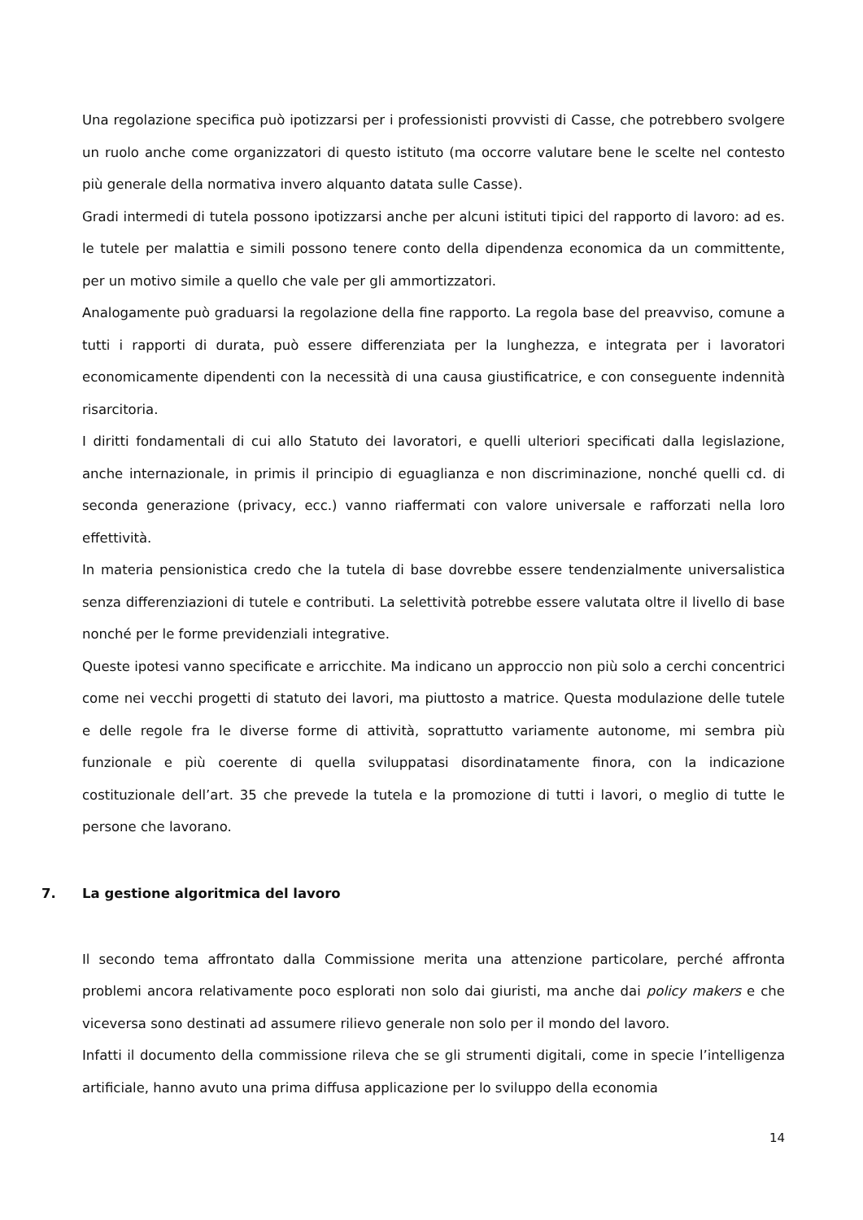Una regolazione specifica può ipotizzarsi per i professionisti provvisti di Casse, che potrebbero svolgere un ruolo anche come organizzatori di questo istituto (ma occorre valutare bene le scelte nel contesto più generale della normativa invero alquanto datata sulle Casse).
Gradi intermedi di tutela possono ipotizzarsi anche per alcuni istituti tipici del rapporto di lavoro: ad es. le tutele per malattia e simili possono tenere conto della dipendenza economica da un committente, per un motivo simile a quello che vale per gli ammortizzatori.
Analogamente può graduarsi la regolazione della fine rapporto. La regola base del preavviso, comune a tutti i rapporti di durata, può essere differenziata per la lunghezza, e integrata per i lavoratori economicamente dipendenti con la necessità di una causa giustificatrice, e con conseguente indennità risarcitoria.
I diritti fondamentali di cui allo Statuto dei lavoratori, e quelli ulteriori specificati dalla legislazione, anche internazionale, in primis il principio di eguaglianza e non discriminazione, nonché quelli cd. di seconda generazione (privacy, ecc.) vanno riaffermati con valore universale e rafforzati nella loro effettività.
In materia pensionistica credo che la tutela di base dovrebbe essere tendenzialmente universalistica senza differenziazioni di tutele e contributi. La selettività potrebbe essere valutata oltre il livello di base nonché per le forme previdenziali integrative.
Queste ipotesi vanno specificate e arricchite. Ma indicano un approccio non più solo a cerchi concentrici come nei vecchi progetti di statuto dei lavori, ma piuttosto a matrice. Questa modulazione delle tutele e delle regole fra le diverse forme di attività, soprattutto variamente autonome, mi sembra più funzionale e più coerente di quella sviluppatasi disordinatamente finora, con la indicazione costituzionale dell’art. 35 che prevede la tutela e la promozione di tutti i lavori, o meglio di tutte le persone che lavorano.
7. La gestione algoritmica del lavoro
Il secondo tema affrontato dalla Commissione merita una attenzione particolare, perché affronta problemi ancora relativamente poco esplorati non solo dai giuristi, ma anche dai policy makers e che viceversa sono destinati ad assumere rilievo generale non solo per il mondo del lavoro.
Infatti il documento della commissione rileva che se gli strumenti digitali, come in specie l’intelligenza artificiale, hanno avuto una prima diffusa applicazione per lo sviluppo della economia
14